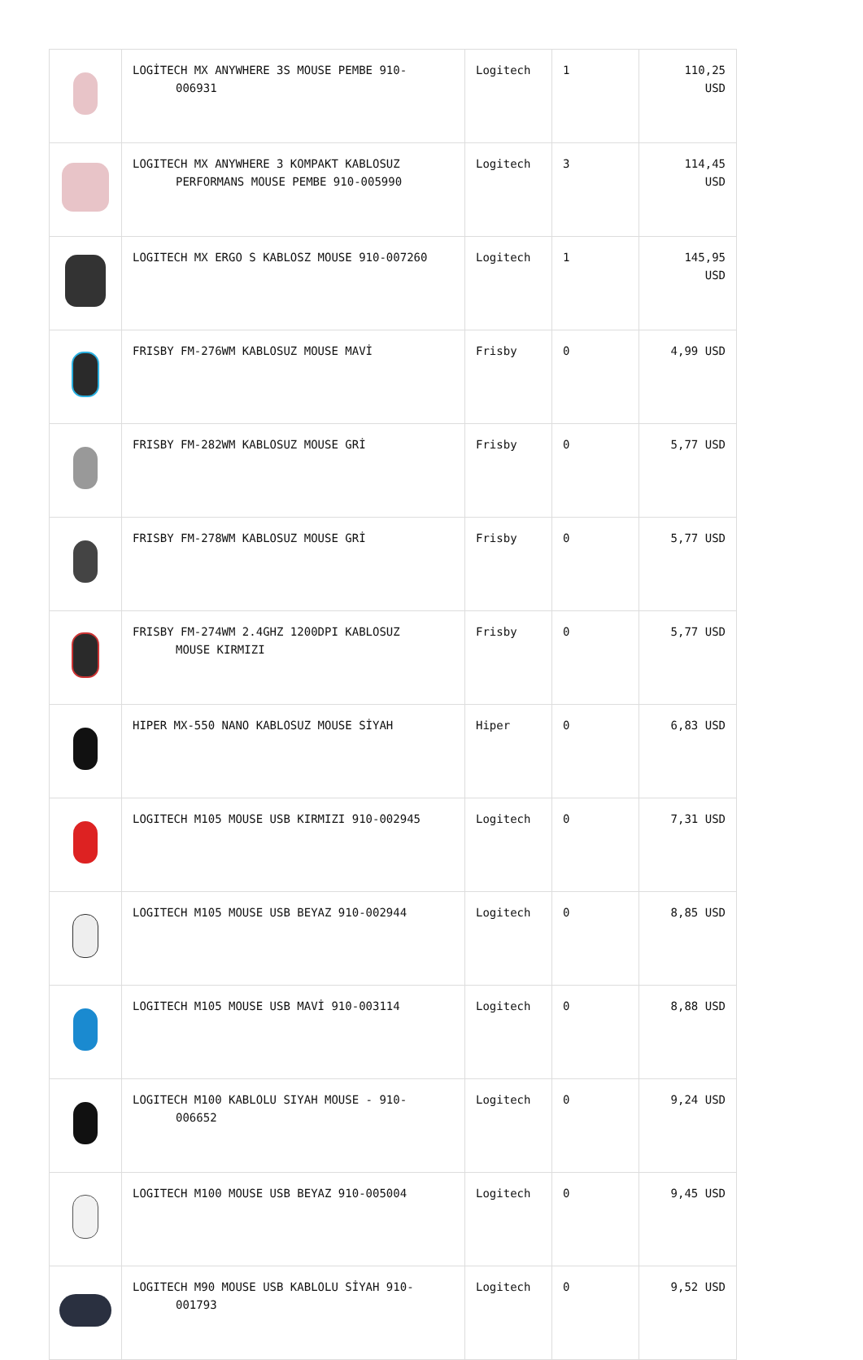| | LOGİTECH MX ANYWHERE 3S MOUSE PEMBE 910- 006931 | Logitech | 1 | 110,25 USD |
| | LOGITECH MX ANYWHERE 3 KOMPAKT KABLOSUZ PERFORMANS MOUSE PEMBE 910-005990 | Logitech | 3 | 114,45 USD |
| | LOGITECH MX ERGO S KABLOSZ MOUSE 910-007260 | Logitech | 1 | 145,95 USD |
| | FRISBY FM-276WM KABLOSUZ MOUSE MAVİ | Frisby | 0 | 4,99 USD |
| | FRISBY FM-282WM KABLOSUZ MOUSE GRİ | Frisby | 0 | 5,77 USD |
| | FRISBY FM-278WM KABLOSUZ MOUSE GRİ | Frisby | 0 | 5,77 USD |
| | FRISBY FM-274WM 2.4GHZ 1200DPI KABLOSUZ MOUSE KIRMIZI | Frisby | 0 | 5,77 USD |
| | HIPER MX-550 NANO KABLOSUZ MOUSE SİYAH | Hiper | 0 | 6,83 USD |
| | LOGITECH M105 MOUSE USB KIRMIZI 910-002945 | Logitech | 0 | 7,31 USD |
| | LOGITECH M105 MOUSE USB BEYAZ 910-002944 | Logitech | 0 | 8,85 USD |
| | LOGITECH M105 MOUSE USB MAVİ 910-003114 | Logitech | 0 | 8,88 USD |
| | LOGITECH M100 KABLOLU SIYAH MOUSE - 910- 006652 | Logitech | 0 | 9,24 USD |
| | LOGITECH M100 MOUSE USB BEYAZ 910-005004 | Logitech | 0 | 9,45 USD |
| | LOGITECH M90 MOUSE USB KABLOLU SİYAH 910- 001793 | Logitech | 0 | 9,52 USD |